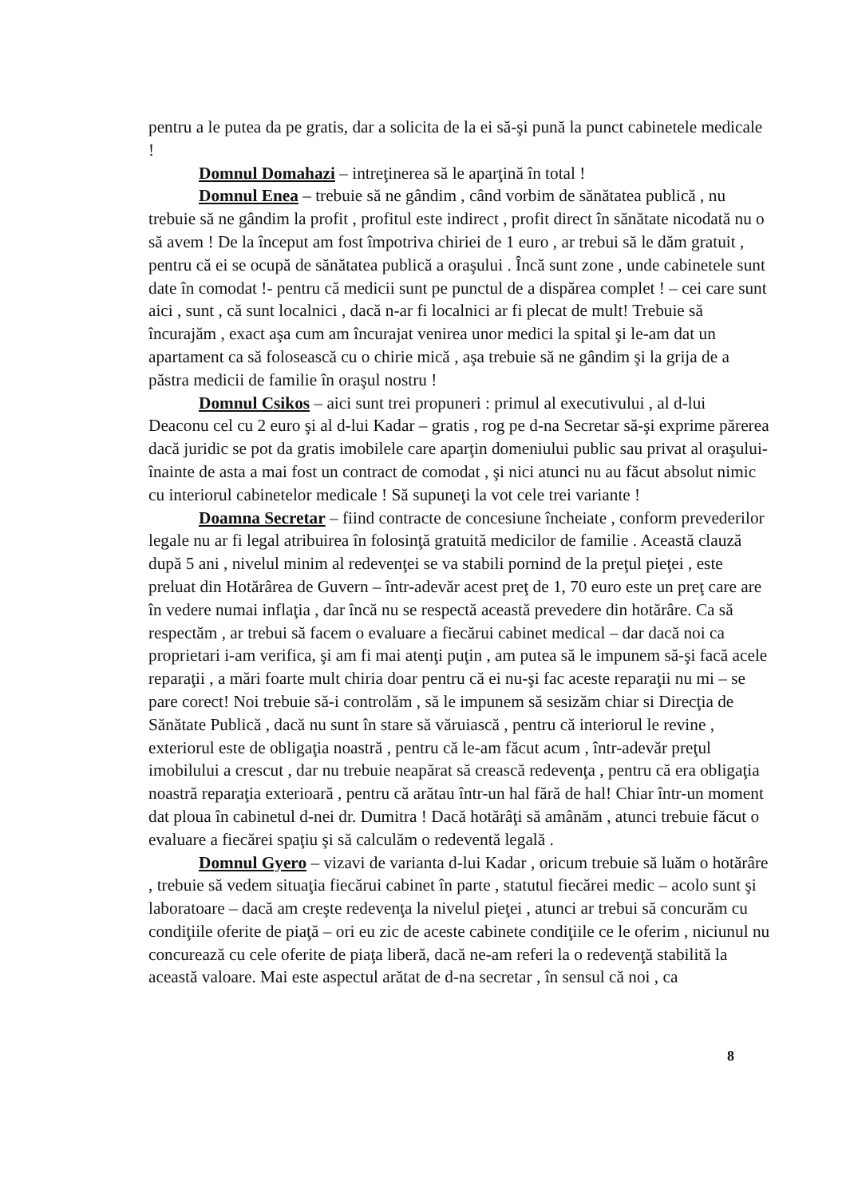pentru a le putea da pe gratis, dar a solicita de la ei să-şi pună la punct cabinetele medicale !
Domnul Domahazi – intreţinerea să le aparţină în total !
Domnul Enea – trebuie să ne gândim , când vorbim de sănătatea publică , nu trebuie să ne gândim la profit , profitul este indirect , profit direct în sănătate nicodată nu o să avem ! De la început am fost împotriva chiriei de 1 euro , ar trebui să le dăm gratuit , pentru că ei se ocupă de sănătatea publică a oraşului . Încă sunt zone , unde cabinetele sunt date în comodat !- pentru că medicii sunt pe punctul de a dispărea complet ! – cei care sunt aici , sunt , că sunt localnici , dacă n-ar fi localnici ar fi plecat de mult! Trebuie să încurajăm , exact aşa cum am încurajat venirea unor medici la spital şi le-am dat un apartament ca să folosească cu o chirie mică , aşa trebuie să ne gândim şi la grija de a păstra medicii de familie în oraşul nostru !
Domnul Csikos – aici sunt trei propuneri : primul al executivului , al d-lui Deaconu cel cu 2 euro şi al d-lui Kadar – gratis , rog pe d-na Secretar să-şi exprime părerea dacă juridic se pot da gratis imobilele care aparţin domeniului public sau privat al oraşului- înainte de asta a mai fost un contract de comodat , şi nici atunci nu au făcut absolut nimic cu interiorul cabinetelor medicale ! Să supuneţi la vot cele trei variante !
Doamna Secretar – fiind contracte de concesiune încheiate , conform prevederilor legale nu ar fi legal atribuirea în folosinţă gratuită medicilor de familie . Această clauză după 5 ani , nivelul minim al redevenţei se va stabili pornind de la preţul pieţei , este preluat din Hotărârea de Guvern – într-adevăr acest preţ de 1, 70 euro este un preţ care are în vedere numai inflaţia , dar încă nu se respectă această prevedere din hotărâre. Ca să respectăm , ar trebui să facem o evaluare a fiecărui cabinet medical – dar dacă noi ca proprietari i-am verifica, şi am fi mai atenţi puţin , am putea să le impunem să-şi facă acele reparaţii , a mări foarte mult chiria doar pentru că ei nu-şi fac aceste reparaţii nu mi – se pare corect! Noi trebuie să-i controlăm , să le impunem să sesizăm chiar si Direcţia de Sănătate Publică , dacă nu sunt în stare să văruiască , pentru că interiorul le revine , exteriorul este de obligaţia noastră , pentru că le-am făcut acum , într-adevăr preţul imobilului a crescut , dar nu trebuie neapărat să crească redevenţa , pentru că era obligaţia noastră reparaţia exterioară , pentru că arătau într-un hal fără de hal! Chiar într-un moment dat ploua în cabinetul d-nei dr. Dumitra ! Dacă hotărâţi să amânăm , atunci trebuie făcut o evaluare a fiecărei spaţiu şi să calculăm o redeventă legală .
Domnul Gyero – vizavi de varianta d-lui Kadar , oricum trebuie să luăm o hotărâre , trebuie să vedem situaţia fiecărui cabinet în parte , statutul fiecărei medic – acolo sunt şi laboratoare – dacă am creşte redevenţa la nivelul pieţei , atunci ar trebui să concurăm cu condiţiile oferite de piaţă – ori eu zic de aceste cabinete condiţiile ce le oferim , niciunul nu concurează cu cele oferite de piaţa liberă, dacă ne-am referi la o redevenţă stabilită la această valoare. Mai este aspectul arătat de d-na secretar , în sensul că noi , ca
8